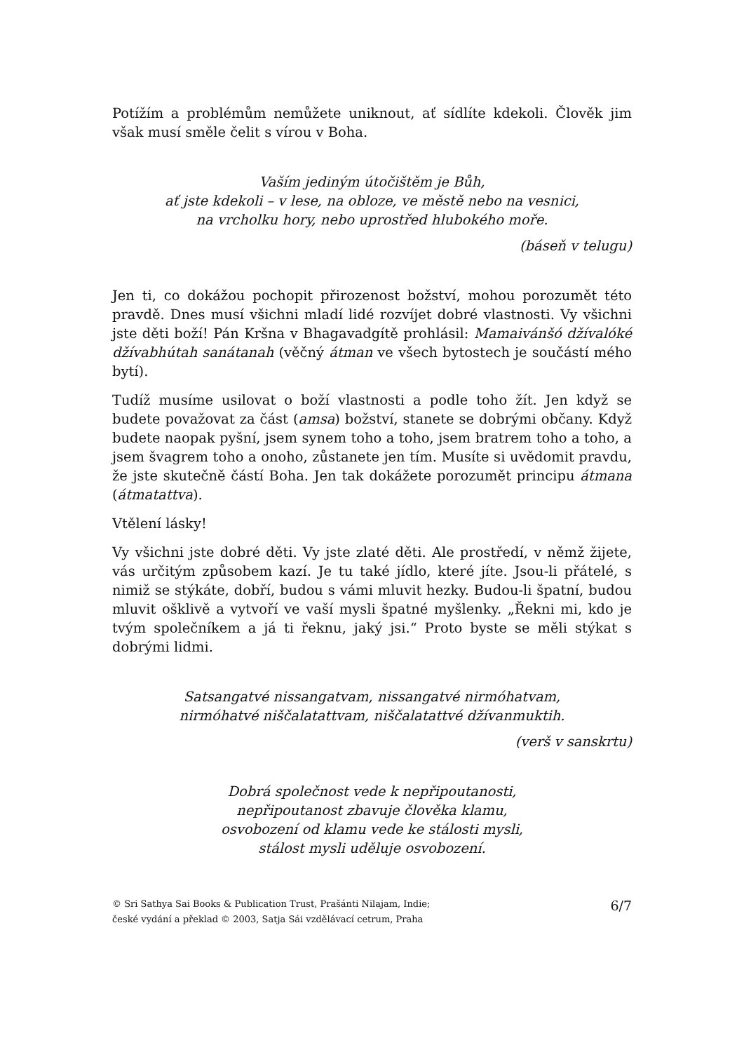Potížím a problémům nemůžete uniknout, ať sídlíte kdekoli. Člověk jim však musí směle čelit s vírou v Boha.
Vaším jediným útočištěm je Bůh,
ať jste kdekoli – v lese, na obloze, ve městě nebo na vesnici,
na vrcholku hory, nebo uprostřed hlubokého moře.
(báseň v telugu)
Jen ti, co dokážou pochopit přirozenost božství, mohou porozumět této pravdě. Dnes musí všichni mladí lidé rozvíjet dobré vlastnosti. Vy všichni jste děti boží! Pán Kršna v Bhagavadgítě prohlásil: Mamaivánšó džívalóké džívabhútah sanátanah (věčný átman ve všech bytostech je součástí mého bytí).
Tudíž musíme usilovat o boží vlastnosti a podle toho žít. Jen když se budete považovat za část (amsa) božství, stanete se dobrými občany. Když budete naopak pyšní, jsem synem toho a toho, jsem bratrem toho a toho, a jsem švagrem toho a onoho, zůstanete jen tím. Musíte si uvědomit pravdu, že jste skutečně částí Boha. Jen tak dokážete porozumět principu átmana (átmatattva).
Vtělení lásky!
Vy všichni jste dobré děti. Vy jste zlaté děti. Ale prostředí, v němž žijete, vás určitým způsobem kazí. Je tu také jídlo, které jíte. Jsou-li přátelé, s nimiž se stýkáte, dobří, budou s vámi mluvit hezky. Budou-li špatní, budou mluvit ošklivě a vytvoří ve vaší mysli špatné myšlenky. „Řekni mi, kdo je tvým společníkem a já ti řeknu, jaký jsi.“ Proto byste se měli stýkat s dobrými lidmi.
Satsangatvé nissangatvam, nissangatvé nirmóhatvam,
nirmóhatvé niščalatattvam, niščalatattvé džívanmuktih.
(verš v sanskrtu)
Dobrá společnost vede k nepřipoutanosti,
nepřipoutanost zbavuje člověka klamu,
osvobození od klamu vede ke stálosti mysli,
stálost mysli uděluje osvobození.
© Sri Sathya Sai Books & Publication Trust, Prašánti Nilajam, Indie;
české vydání a překlad © 2003, Satja Sái vzdělávací cetrum, Praha
6/7